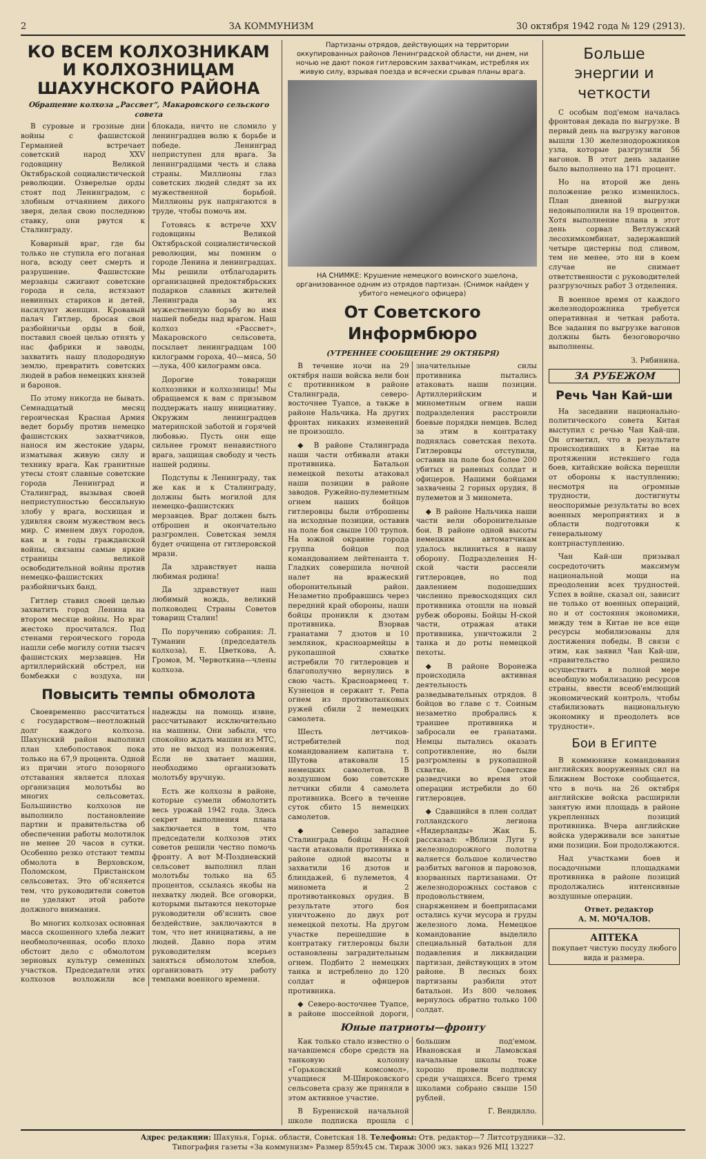2 ЗА КОММУНИЗМ 30 октября 1942 года № 129 (2913).
КО ВСЕМ КОЛХОЗНИКАМ И КОЛХОЗНИЦАМ ШАХУНСКОГО РАЙОНА
Обращение колхоза „Рассвет“, Макаровского сельского совета
В суровые и грозные дни войны с фашистской Германией встречает советский народ XXV годовщину Великой Октябрьской социалистической революции. Озверелые орды стоят под Ленинградом, с злобным отчаянием дикого зверя, делая свою последнюю ставку, они рвутся к Сталинграду.
Коварный враг, где бы только не ступила его поганая нога, всюду сеет смерть и разрушение. Фашистские мерзавцы сжигают советские города и села, истязают невинных стариков и детей, насилуют женщин. Кровавый палач Гитлер, бросая свои разбойничьи орды в бой, поставил своей целью отнять у нас фабрики и заводы, захватить нашу плодородную землю, превратить советских людей в рабов немецких князей и баронов.
По этому никогда не бывать. Семнадцатый месяц героическая Красная Армия ведет борьбу против немецко фашистских захватчиков, нанося им жестокие удары, изматывая живую силу и технику врага. Как гранитные утесы стоят славные советские города Ленинград и Сталинград, вызывая своей неприступностью бессильную злобу у врага, восхищая и удивляя своим мужеством весь мир. С именем двух городов, как и в годы гражданской войны, связаны самые яркие страницы великой освободительной войны против немецко-фашистских разбойничьих банд.
Гитлер ставил своей целью захватить город Ленина на втором месяце войны. Но враг жестоко просчитался. Под стенами героического города нашли себе могилу сотни тысяч фашистских мерзавцев. Ни артиллерийский обстрел, ни бомбежки с воздуха, ни блокада, ничто не сломило у ленинградцев волю к борьбе и победе. Ленинград неприступен для врага. За ленинградцами честь и слава страны. Миллионы глаз советских людей следят за их мужественной борьбой. Миллионы рук напрягаются в труде, чтобы помочь им.
Готовясь к встрече XXV годовщины Великой Октябрьской социалистической революции, мы помним о городе Ленина и ленинградцах. Мы решили отблагодарить организацией предоктябрьских подарков славных жителей Ленинграда за их мужественную борьбу во имя нашей победы над врагом. Наш колхоз «Рассвет», Макаровского сельсовета, посылает ленинградцам 100 килограмм гороха, 40—мяса, 50—лука, 400 килограмм овса.
Дорогие товарищи колхозники и колхозницы! Мы обращаемся к вам с призывом поддержать нашу инициативу. Окружим ленинградцев материнской заботой и горячей любовью. Пусть они еще сильнее громят ненавистного врага, защищая свободу и честь нашей родины.
Подступы к Ленинграду, так же как и к Сталинграду, должны быть могилой для немецко-фашистских мерзавцев. Враг должен быть отброшен и окончательно разгромлен. Советская земля будет очищена от гитлеровской мрази.
Да здравствует наша любимая родина!
Да здравствует наш любимый вождь, великий полководец Страны Советов товарищ Сталин!
По поручению собрания: Л. Туманин (председатель колхоза), Е. Цветкова, А. Громов, М. Червоткина—члены колхоза.
Повысить темпы обмолота
Своевременно рассчитаться с государством—неотложный долг каждого колхоза. Шахунский район выполнил план хлебопоставок пока только на 67,9 процента. Одной из причин этого позорного отставания является плохая организация молотьбы во многих сельсоветах. Большинство колхозов не выполнило постановление партии и правительства об обеспечении работы молотилок не менее 20 часов в сутки. Особенно резко отстают темпы обмолота в Верховском, Поломском, Пристанском сельсоветах. Это об'ясняется тем, что руководители советов не уделяют этой работе должного внимания.
Во многих колхозах основная масса скошенного хлеба лежит необмолоченная, особо плохо обстоит дело с обмолотом зерновых культур семенных участков. Председатели этих колхозов возложили все надежды на помощь извне, рассчитывают исключительно на машины. Они забыли, что спокойно ждать машин из МТС, это не выход из положения. Если не хватает машин, необходимо организовать молотьбу вручную.
Есть же колхозы в районе, которые сумели обмолотить весь урожай 1942 года. Здесь секрет выполнения плана заключается в том, что председатели колхозов этих советов решили честно помочь фронту. А вот М-Поздневский сельсовет выполнил план молотьбы только на 65 процентов, ссылаясь якобы на нехватку людей. Все оговорки, которыми пытаются некоторые руководители об'яснить свое бездействие, заключаются в том, что нет инициативы, а не людей. Давно пора этим руководителям всерьез заняться обмолотом хлебов, организовать эту работу темпами военного времени.
Партизаны отрядов, действующих на территории оккупированных районов Ленинградской области, ни днем, ни ночью не дают покоя гитлеровским захватчикам, истребляя их живую силу, взрывая поезда и всячески срывая планы врага.
НА СНИМКЕ: Крушение немецкого воинского эшелона, организованное одним из отрядов партизан. (Снимок найден у убитого немецкого офицера)
От Советского Информбюро
(УТРЕННЕЕ СООБЩЕНИЕ 29 ОКТЯБРЯ)
В течение ночи на 29 октября наши войска вели бои с противником в районе Сталинграда, северо-восточнее Туапсе, а также в районе Нальчика. На других фронтах никаких изменений не произошло.
◆ В районе Сталинграда наши части отбивали атаки противника. Батальон немецкой пехоты атаковал наши позиции в районе заводов. Ружейно-пулеметным огнем наших бойцов гитлеровцы были отброшены на исходные позиции, оставив на поле боя свыше 100 трупов. На южной окраине города группа бойцов под командованием лейтенанта т. Гладких совершила ночной налет на вражеский оборонительный район. Незаметно пробравшись через передний край обороны, наши бойцы проникли к дзотам противника. Взорвав гранатами 7 дзотов и 10 землянок, красноармейцы в рукопашной схватке истребили 70 гитлеровцев и благополучно вернулись в свою часть. Красноармеец т. Кузнецов и сержант т. Репа огнем из противотанковых ружей сбили 2 немецких самолета.
Шесть летчиков-истребителей под командованием капитана т. Шутова атаковали 15 немецких самолетов. В воздушном бою советские летчики сбили 4 самолета противника. Всего в течение суток сбито 15 немецких самолетов.
◆ Северо западнее Сталинграда бойцы Н-ской части атаковали противника в районе одной высоты и захватили 16 дзотов и блиндажей, 6 пулеметов, 4 миномета и 2 противотанковых орудия. В результате этого боя уничтожено до двух рот немецкой пехоты. На другом участке перешедшие в контратаку гитлеровцы были остановлены заградительным огнем. Подбито 2 немецких танка и истреблено до 120 солдат и офицеров противника.
◆ Северо-восточнее Туапсе, в районе шоссейной дороги, значительные силы противника пытались атаковать наши позиции. Артиллерийским и минометным огнем наши подразделения расстроили боевые порядки немцев. Вслед за этим в контратаку поднялась советская пехота. Гитлеровцы отступили, оставив на поле боя более 200 убитых и раненых солдат и офицеров. Нашими бойцами захвачены 2 горных орудия, 8 пулеметов и 3 миномета.
◆ В районе Нальчика наши части вели оборонительные бои. В районе одной высоты немецким автоматчикам удалось вклиниться в нашу оборону. Подразделения Н-ской части рассеяли гитлеровцев, но под давлением подошедших численно превосходящих сил противника отошли на новый рубеж обороны. Бойцы Н-ской части, отражая атаки противника, уничтожили 2 танка и до роты немецкой пехоты.
◆ В районе Воронежа происходила активная деятельность разведывательных отрядов. 8 бойцов во главе с т. Соиным незаметно пробрались к траншее противника и забросали ее гранатами. Немцы пытались оказать сопротивление, но были разгромлены в рукопашной схватке. Советские разведчики во время этой операции истребили до 60 гитлеровцев.
◆ Сдавшийся в плен солдат голландского легиона «Нидерланды» Жак Б. рассказал: «Вблизи Луги у железнодорожного полотна валяется большое количество разбитых вагонов и паровозов, взорванных партизанами. От железнодорожных составов с продовольствием, снаряжением и боеприпасами остались кучи мусора и груды железного лома. Немецкое командование выделило специальный батальон для подавления и ликвидации партизан, действующих в этом районе. В лесных боях партизаны разбили этот батальон. Из 800 человек вернулось обратно только 100 солдат.
Юные патриоты—фронту
Как только стало известно о начавшемся сборе средств на танковую колонну «Горьковский комсомол», учащиеся М-Широковского сельсовета сразу же приняли в этом активное участие.
В Бурениской начальной школе подписка прошла с большим под'емом. Ивановская и Ламовская начальные школы тоже хорошо провели подписку среди учащихся. Всего тремя школами собрано свыше 150 рублей.
Г. Вендилло.
Больше энергии и четкости
С особым под'емом началась фронтовая декада по выгрузке. В первый день на выгрузку вагонов вышли 130 железнодорожников узла, которые разгрузили 56 вагонов. В этот день задание было выполнено на 171 процент.
Но на второй же день положение резко изменилось. План дневной выгрузки недовыполнили на 19 процентов. Хотя выполнение плана в этот день сорвал Ветлужский лесохимкомбинат, задержавший четыре цистерны под сливом, тем не менее, это ни в коем случае не снимает ответственности с руководителей разгрузочных работ 3 отделения.
В военное время от каждого железнодорожника требуется оперативная и четкая работа. Все задания по выгрузке вагонов должны быть безоговорочно выполнены.
З. Рябинина.
ЗА РУБЕЖОМ
Речь Чан Кай-ши
На заседании национально-политического совета Китая выступил с речью Чан Кай-ши. Он отметил, что в результате происходивших в Китае на протяжении истекшего года боев, китайские войска перешли от обороны к наступлению; несмотря на огромные трудности, достигнуты неоспоримые результаты во всех военных мероприятиях и в области подготовки к генеральному контрнаступлению.
Чан Кай-ши призывал сосредоточить максимум национальной мощи на преодолении всех трудностей. Успех в войне, сказал он, зависит не только от военных операций, но и от состояния экономики, между тем в Китае не все еще ресурсы мобилизованы для достижения победы. В связи с этим, как заявил Чан Кай-ши, «правительство решило осуществить в полной мере всеобщую мобилизацию ресурсов страны, ввести всеоб'емлющий экономический контроль, чтобы стабилизовать национальную экономику и преодолеть все трудности».
Бои в Египте
В коммюнике командования английских вооруженных сил на Ближнем Востоке сообщается, что в ночь на 26 октября английские войска расширили занятую ими площадь в районе укрепленных позиций противника. Вчера английские войска удерживали все занятые ими позиции. Бои продолжаются.
Над участками боев и посадочными площадками противника в районе позиций продолжались интенсивные воздушные операции.
Ответ. редактор
А. М. МОЧАЛОВ.
АПТЕКА
покупает чистую посуду любого вида и размера.
Адрес редакции: Шахунья, Горьк. области, Советская 18. Телефоны: Отв. редактор—7 Литсотрудники—32.
Типография газеты «За коммунизм» Размер 859х45 см. Тираж 3000 экз. заказ 926 МЦ 13227